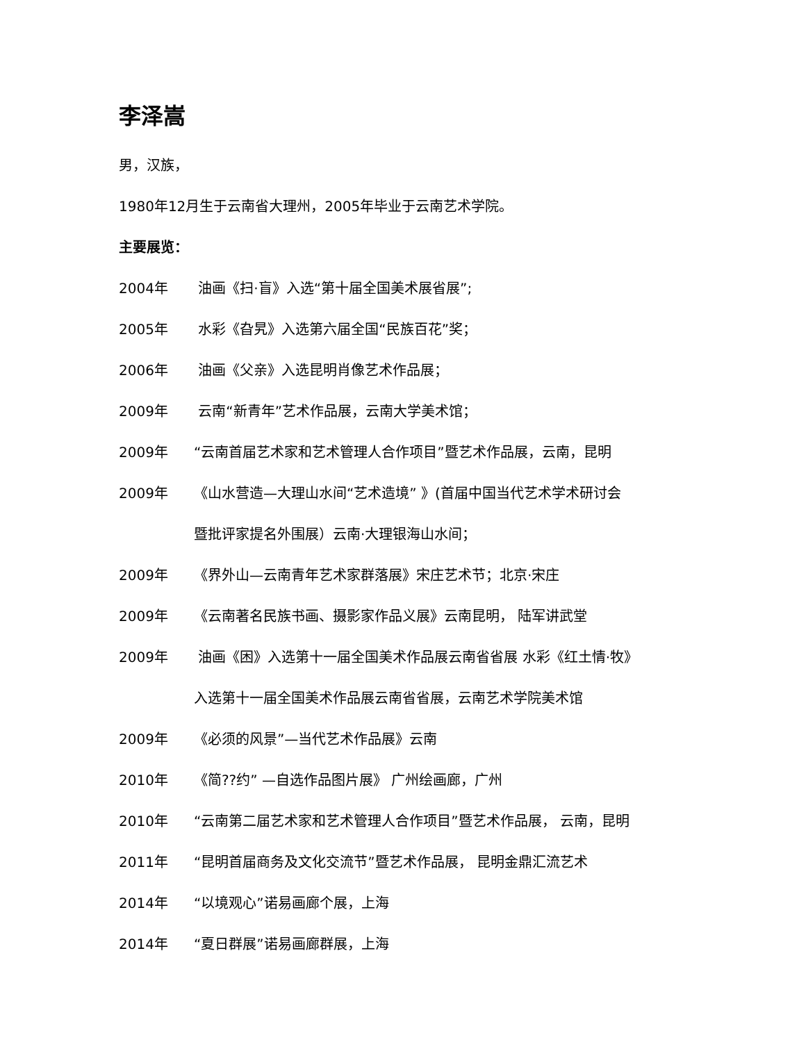李泽嵩
男，汉族，
1980年12月生于云南省大理州，2005年毕业于云南艺术学院。
主要展览：
2004年 油画《扫·盲》入选“第十届全国美术展省展”;
2005年 水彩《旮旯》入选第六届全国“民族百花”奖；
2006年 油画《父亲》入选昆明肖像艺术作品展；
2009年 云南“新青年”艺术作品展，云南大学美术馆；
2009年 “云南首届艺术家和艺术管理人合作项目”暨艺术作品展，云南，昆明
2009年 《山水营造—大理山水间“艺术造境” 》(首届中国当代艺术学术研讨会
暨批评家提名外围展）云南·大理银海山水间；
2009年 《界外山—云南青年艺术家群落展》宋庄艺术节；北京·宋庄
2009年 《云南著名民族书画、摄影家作品义展》云南昆明， 陆军讲武堂
2009年 油画《困》入选第十一届全国美术作品展云南省省展 水彩《红土情·牧》
入选第十一届全国美术作品展云南省省展，云南艺术学院美术馆
2009年 《必须的风景”—当代艺术作品展》云南
2010年 《简??约” —自选作品图片展》 广州绘画廊，广州
2010年 “云南第二届艺术家和艺术管理人合作项目”暨艺术作品展， 云南，昆明
2011年 “昆明首届商务及文化交流节”暨艺术作品展， 昆明金鼎汇流艺术
2014年 “以境观心”诺易画廊个展，上海
2014年 “夏日群展”诺易画廊群展，上海